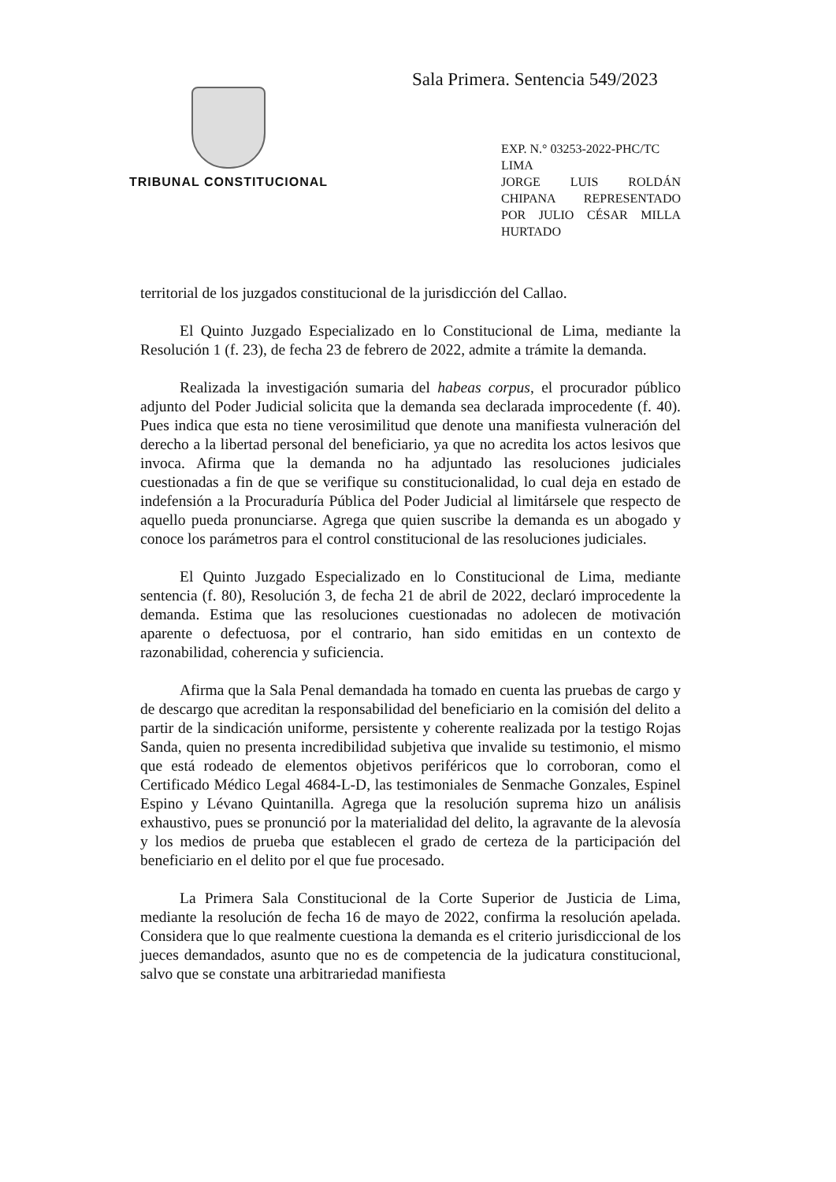Sala Primera. Sentencia 549/2023
TRIBUNAL CONSTITUCIONAL
EXP. N.° 03253-2022-PHC/TC
LIMA
JORGE LUIS ROLDÁN CHIPANA REPRESENTADO POR JULIO CÉSAR MILLA HURTADO
territorial de los juzgados constitucional de la jurisdicción del Callao.
El Quinto Juzgado Especializado en lo Constitucional de Lima, mediante la Resolución 1 (f. 23), de fecha 23 de febrero de 2022, admite a trámite la demanda.
Realizada la investigación sumaria del habeas corpus, el procurador público adjunto del Poder Judicial solicita que la demanda sea declarada improcedente (f. 40). Pues indica que esta no tiene verosimilitud que denote una manifiesta vulneración del derecho a la libertad personal del beneficiario, ya que no acredita los actos lesivos que invoca. Afirma que la demanda no ha adjuntado las resoluciones judiciales cuestionadas a fin de que se verifique su constitucionalidad, lo cual deja en estado de indefensión a la Procuraduría Pública del Poder Judicial al limitársele que respecto de aquello pueda pronunciarse. Agrega que quien suscribe la demanda es un abogado y conoce los parámetros para el control constitucional de las resoluciones judiciales.
El Quinto Juzgado Especializado en lo Constitucional de Lima, mediante sentencia (f. 80), Resolución 3, de fecha 21 de abril de 2022, declaró improcedente la demanda. Estima que las resoluciones cuestionadas no adolecen de motivación aparente o defectuosa, por el contrario, han sido emitidas en un contexto de razonabilidad, coherencia y suficiencia.
Afirma que la Sala Penal demandada ha tomado en cuenta las pruebas de cargo y de descargo que acreditan la responsabilidad del beneficiario en la comisión del delito a partir de la sindicación uniforme, persistente y coherente realizada por la testigo Rojas Sanda, quien no presenta incredibilidad subjetiva que invalide su testimonio, el mismo que está rodeado de elementos objetivos periféricos que lo corroboran, como el Certificado Médico Legal 4684-L-D, las testimoniales de Senmache Gonzales, Espinel Espino y Lévano Quintanilla. Agrega que la resolución suprema hizo un análisis exhaustivo, pues se pronunció por la materialidad del delito, la agravante de la alevosía y los medios de prueba que establecen el grado de certeza de la participación del beneficiario en el delito por el que fue procesado.
La Primera Sala Constitucional de la Corte Superior de Justicia de Lima, mediante la resolución de fecha 16 de mayo de 2022, confirma la resolución apelada. Considera que lo que realmente cuestiona la demanda es el criterio jurisdiccional de los jueces demandados, asunto que no es de competencia de la judicatura constitucional, salvo que se constate una arbitrariedad manifiesta